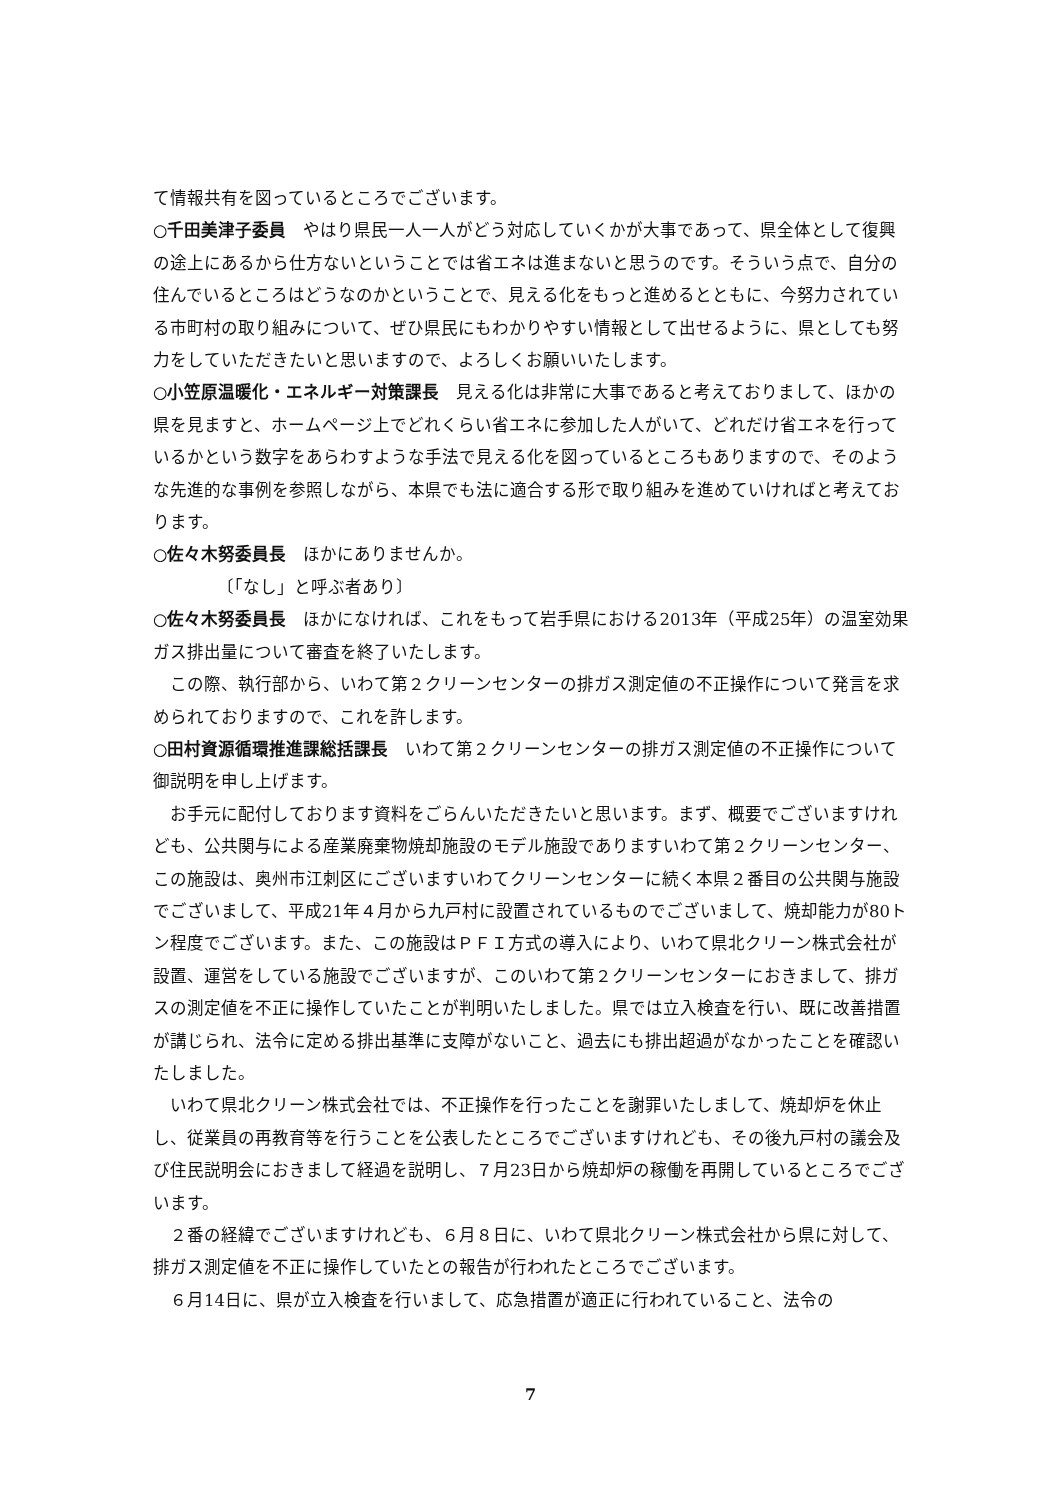て情報共有を図っているところでございます。
○千田美津子委員　やはり県民一人一人がどう対応していくかが大事であって、県全体として復興の途上にあるから仕方ないということでは省エネは進まないと思うのです。そういう点で、自分の住んでいるところはどうなのかということで、見える化をもっと進めるとともに、今努力されている市町村の取り組みについて、ぜひ県民にもわかりやすい情報として出せるように、県としても努力をしていただきたいと思いますので、よろしくお願いいたします。
○小笠原温暖化・エネルギー対策課長　見える化は非常に大事であると考えておりまして、ほかの県を見ますと、ホームページ上でどれくらい省エネに参加した人がいて、どれだけ省エネを行っているかという数字をあらわすような手法で見える化を図っているところもありますので、そのような先進的な事例を参照しながら、本県でも法に適合する形で取り組みを進めていければと考えております。
○佐々木努委員長　ほかにありませんか。
〔「なし」と呼ぶ者あり〕
○佐々木努委員長　ほかになければ、これをもって岩手県における2013年（平成25年）の温室効果ガス排出量について審査を終了いたします。
　この際、執行部から、いわて第２クリーンセンターの排ガス測定値の不正操作について発言を求められておりますので、これを許します。
○田村資源循環推進課総括課長　いわて第２クリーンセンターの排ガス測定値の不正操作について御説明を申し上げます。
　お手元に配付しております資料をごらんいただきたいと思います。まず、概要でございますけれども、公共関与による産業廃棄物焼却施設のモデル施設でありますいわて第２クリーンセンター、この施設は、奥州市江刺区にございますいわてクリーンセンターに続く本県２番目の公共関与施設でございまして、平成21年４月から九戸村に設置されているものでございまして、焼却能力が80トン程度でございます。また、この施設はＰＦＩ方式の導入により、いわて県北クリーン株式会社が設置、運営をしている施設でございますが、このいわて第２クリーンセンターにおきまして、排ガスの測定値を不正に操作していたことが判明いたしました。県では立入検査を行い、既に改善措置が講じられ、法令に定める排出基準に支障がないこと、過去にも排出超過がなかったことを確認いたしました。
　いわて県北クリーン株式会社では、不正操作を行ったことを謝罪いたしまして、焼却炉を休止し、従業員の再教育等を行うことを公表したところでございますけれども、その後九戸村の議会及び住民説明会におきまして経過を説明し、７月23日から焼却炉の稼働を再開しているところでございます。
　２番の経緯でございますけれども、６月８日に、いわて県北クリーン株式会社から県に対して、排ガス測定値を不正に操作していたとの報告が行われたところでございます。
　６月14日に、県が立入検査を行いまして、応急措置が適正に行われていること、法令の
7